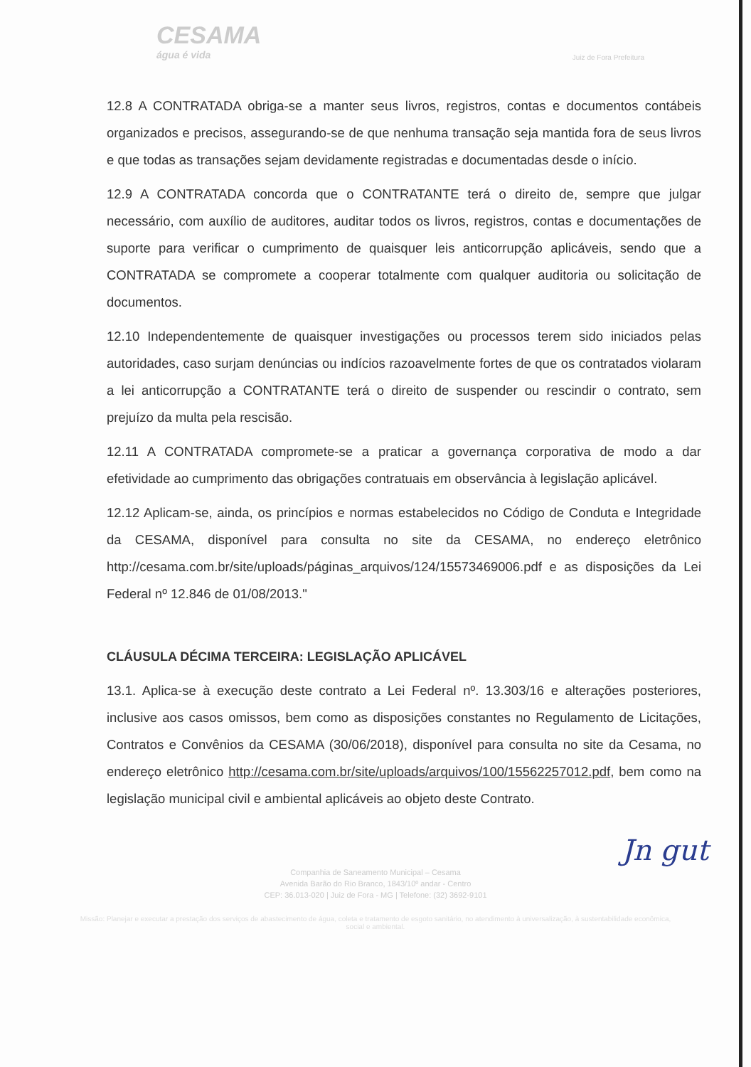CESAMA
água é vida
Juiz de Fora Prefeitura
12.8 A CONTRATADA obriga-se a manter seus livros, registros, contas e documentos contábeis organizados e precisos, assegurando-se de que nenhuma transação seja mantida fora de seus livros e que todas as transações sejam devidamente registradas e documentadas desde o início.
12.9 A CONTRATADA concorda que o CONTRATANTE terá o direito de, sempre que julgar necessário, com auxílio de auditores, auditar todos os livros, registros, contas e documentações de suporte para verificar o cumprimento de quaisquer leis anticorrupção aplicáveis, sendo que a CONTRATADA se compromete a cooperar totalmente com qualquer auditoria ou solicitação de documentos.
12.10 Independentemente de quaisquer investigações ou processos terem sido iniciados pelas autoridades, caso surjam denúncias ou indícios razoavelmente fortes de que os contratados violaram a lei anticorrupção a CONTRATANTE terá o direito de suspender ou rescindir o contrato, sem prejuízo da multa pela rescisão.
12.11 A CONTRATADA compromete-se a praticar a governança corporativa de modo a dar efetividade ao cumprimento das obrigações contratuais em observância à legislação aplicável.
12.12 Aplicam-se, ainda, os princípios e normas estabelecidos no Código de Conduta e Integridade da CESAMA, disponível para consulta no site da CESAMA, no endereço eletrônico http://cesama.com.br/site/uploads/páginas_arquivos/124/15573469006.pdf e as disposições da Lei Federal nº 12.846 de 01/08/2013."
CLÁUSULA DÉCIMA TERCEIRA: LEGISLAÇÃO APLICÁVEL
13.1. Aplica-se à execução deste contrato a Lei Federal nº. 13.303/16 e alterações posteriores, inclusive aos casos omissos, bem como as disposições constantes no Regulamento de Licitações, Contratos e Convênios da CESAMA (30/06/2018), disponível para consulta no site da Cesama, no endereço eletrônico http://cesama.com.br/site/uploads/arquivos/100/15562257012.pdf, bem como na legislação municipal civil e ambiental aplicáveis ao objeto deste Contrato.
Jn gut
Companhia de Saneamento Municipal – Cesama
Avenida Barão do Rio Branco, 1843/10º andar - Centro
CEP: 36.013-020 | Juiz de Fora - MG | Telefone: (32) 3692-9101
Missão: Planejar e executar a prestação dos serviços de abastecimento de água, coleta e tratamento de esgoto sanitário, no atendimento à universalização, à sustentabilidade econômica, social e ambiental.